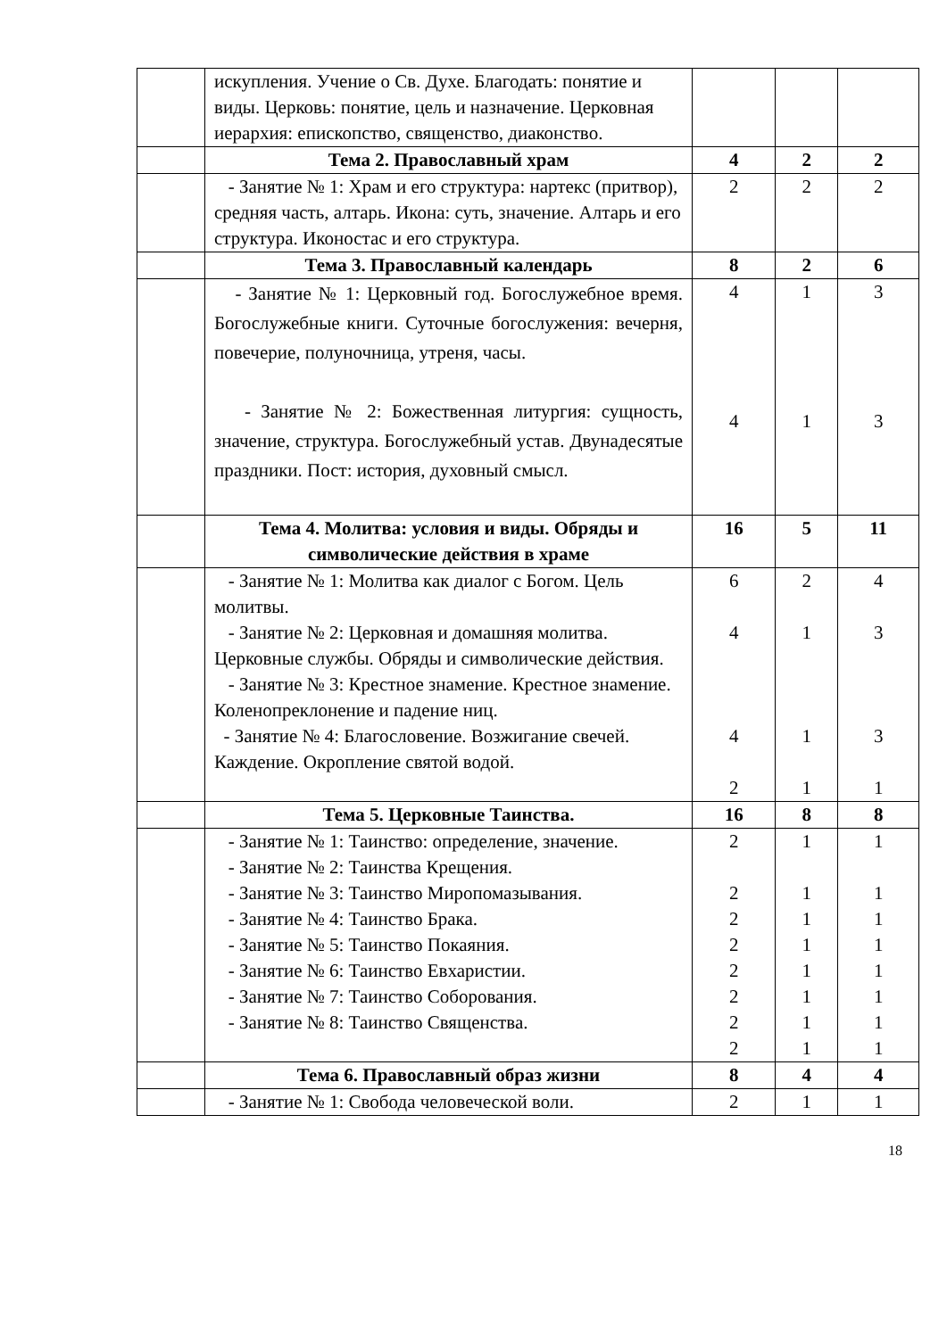| | искупления. Учение о Св. Духе. Благодать: понятие и виды. Церковь: понятие, цель и назначение. Церковная иерархия: епископство, священство, диаконство. | | | |
| | Тема 2. Православный храм | 4 | 2 | 2 |
| | - Занятие № 1: Храм и его структура: нартекс (притвор), средняя часть, алтарь. Икона: суть, значение. Алтарь и его структура. Иконостас и его структура. | 2 | 2 | 2 |
| | Тема 3. Православный календарь | 8 | 2 | 6 |
| | - Занятие № 1: Церковный год. Богослужебное время. Богослужебные книги. Суточные богослужения: вечерня, повечерие, полуночница, утреня, часы. - Занятие № 2: Божественная литургия: сущность, значение, структура. Богослужебный устав. Двунадесятые праздники. Пост: история, духовный смысл. | 4 4 | 1 1 | 3 3 |
| | Тема 4. Молитва: условия и виды. Обряды и символические действия в храме | 16 | 5 | 11 |
| | - Занятие № 1: Молитва как диалог с Богом. Цель молитвы. - Занятие № 2: Церковная и домашняя молитва. Церковные службы. Обряды и символические действия. - Занятие № 3: Крестное знамение. Крестное знамение. Коленопреклонение и падение ниц. - Занятие № 4: Благословение. Возжигание свечей. Каждение. Окропление святой водой. | 6 4 4 2 | 2 1 1 1 | 4 3 3 1 |
| | Тема 5. Церковные Таинства. | 16 | 8 | 8 |
| | - Занятие № 1: Таинство: определение, значение. - Занятие № 2: Таинства Крещения. - Занятие № 3: Таинство Миропомазывания. - Занятие № 4: Таинство Брака. - Занятие № 5: Таинство Покаяния. - Занятие № 6: Таинство Евхаристии. - Занятие № 7: Таинство Соборования. - Занятие № 8: Таинство Священства. | 2 2 2 2 2 2 2 2 | 1 1 1 1 1 1 1 1 | 1 1 1 1 1 1 1 1 |
| | Тема 6. Православный образ жизни | 8 | 4 | 4 |
| | - Занятие № 1: Свобода человеческой воли. | 2 | 1 | 1 |
18